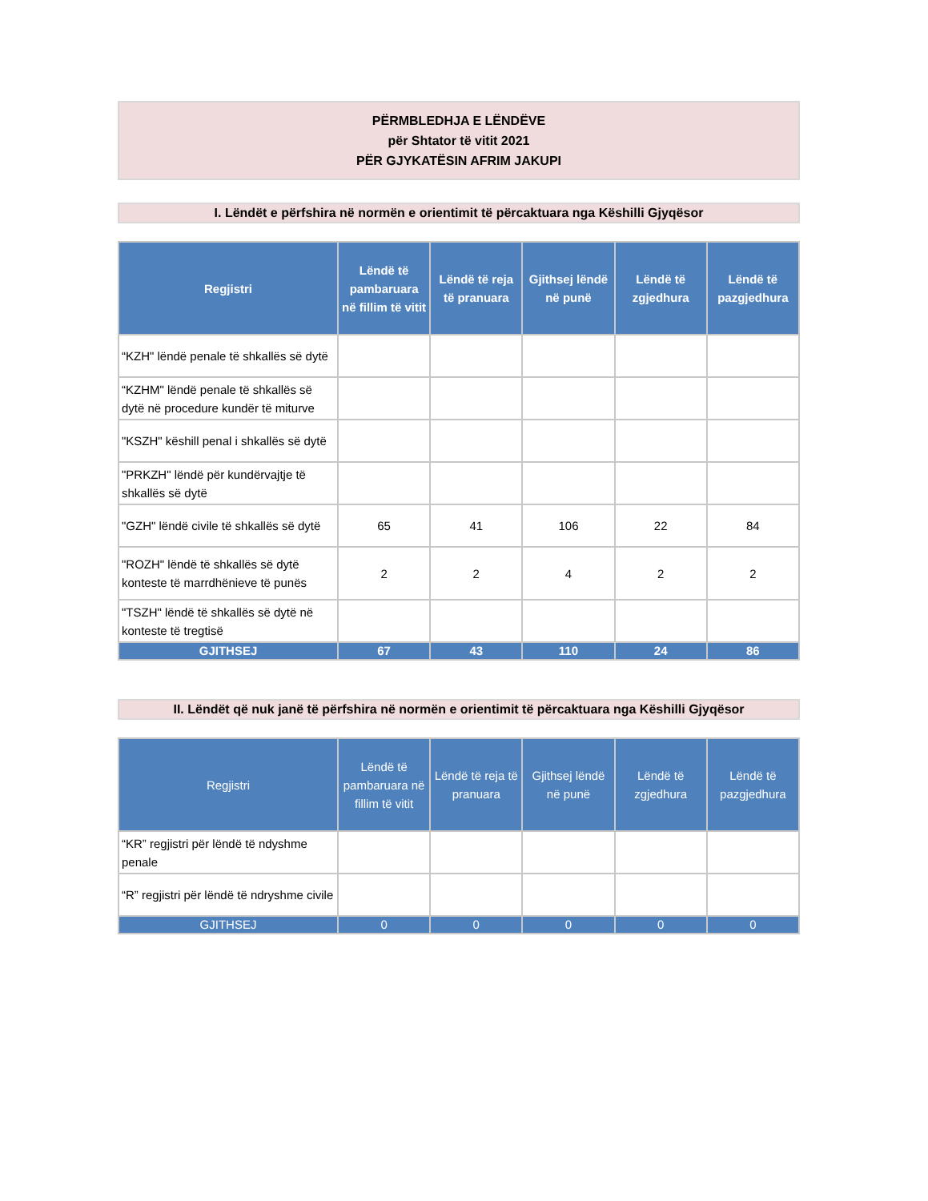PËRMBLEDHJA E LËNDËVE
për Shtator të vitit 2021
PËR GJYKATËSIN AFRIM JAKUPI
I. Lëndët e përfshira në normën e orientimit të përcaktuara nga Këshilli Gjyqësor
| Regjistri | Lëndë të pambaruara në fillim të vitit | Lëndë të reja të pranuara | Gjithsej lëndë në punë | Lëndë të zgjedhura | Lëndë të pazgjedhura |
| --- | --- | --- | --- | --- | --- |
| “KZH" lëndë penale të shkallës së dytë | | | | | |
| “KZHM" lëndë penale të shkallës së dytë në procedure kundër të miturve | | | | | |
| "KSZH" këshill penal i shkallës së dytë | | | | | |
| "PRKZH" lëndë për kundërvajtje të shkallës së dytë | | | | | |
| "GZH" lëndë civile të shkallës së dytë | 65 | 41 | 106 | 22 | 84 |
| "ROZH" lëndë të shkallës së dytë konteste të marrdhënieve të punës | 2 | 2 | 4 | 2 | 2 |
| "TSZH" lëndë të shkallës së dytë në konteste të tregtisë | | | | | |
| GJITHSEJ | 67 | 43 | 110 | 24 | 86 |
II. Lëndët që nuk janë të përfshira në normën e orientimit të përcaktuara nga Këshilli Gjyqësor
| Regjistri | Lëndë të pambaruara në fillim të vitit | Lëndë të reja të pranuara | Gjithsej lëndë në punë | Lëndë të zgjedhura | Lëndë të pazgjedhura |
| --- | --- | --- | --- | --- | --- |
| “KR” regjistri për lëndë të ndyshme penale | | | | | |
| “R” regjistri për lëndë të ndryshme civile | | | | | |
| GJITHSEJ | 0 | 0 | 0 | 0 | 0 |